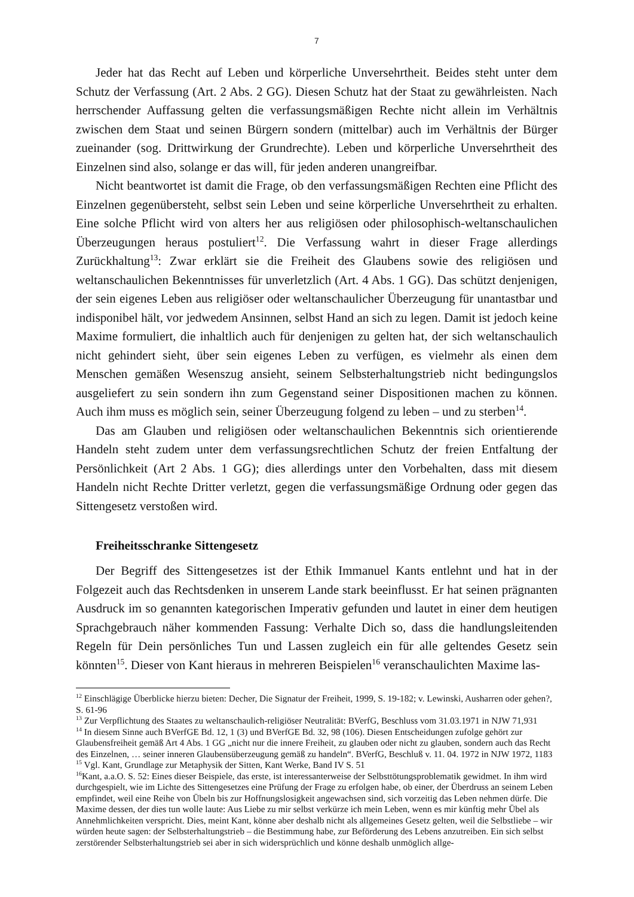7
Jeder hat das Recht auf Leben und körperliche Unversehrtheit. Beides steht unter dem Schutz der Verfassung (Art. 2 Abs. 2 GG). Diesen Schutz hat der Staat zu gewährleisten. Nach herrschender Auffassung gelten die verfassungsmäßigen Rechte nicht allein im Verhältnis zwischen dem Staat und seinen Bürgern sondern (mittelbar) auch im Verhältnis der Bürger zueinander (sog. Drittwirkung der Grundrechte). Leben und körperliche Unversehrtheit des Einzelnen sind also, solange er das will, für jeden anderen unangreifbar.
Nicht beantwortet ist damit die Frage, ob den verfassungsmäßigen Rechten eine Pflicht des Einzelnen gegenübersteht, selbst sein Leben und seine körperliche Unversehrtheit zu erhalten. Eine solche Pflicht wird von alters her aus religiösen oder philosophisch-weltanschaulichen Überzeugungen heraus postuliert<sup>12</sup>. Die Verfassung wahrt in dieser Frage allerdings Zurückhaltung<sup>13</sup>: Zwar erklärt sie die Freiheit des Glaubens sowie des religiösen und weltanschaulichen Bekenntnisses für unverletzlich (Art. 4 Abs. 1 GG). Das schützt denjenigen, der sein eigenes Leben aus religiöser oder weltanschaulicher Überzeugung für unantastbar und indisponibel hält, vor jedwedem Ansinnen, selbst Hand an sich zu legen. Damit ist jedoch keine Maxime formuliert, die inhaltlich auch für denjenigen zu gelten hat, der sich weltanschaulich nicht gehindert sieht, über sein eigenes Leben zu verfügen, es vielmehr als einen dem Menschen gemäßen Wesenszug ansieht, seinem Selbsterhaltungstrieb nicht bedingungslos ausgeliefert zu sein sondern ihn zum Gegenstand seiner Dispositionen machen zu können. Auch ihm muss es möglich sein, seiner Überzeugung folgend zu leben – und zu sterben<sup>14</sup>.
Das am Glauben und religiösen oder weltanschaulichen Bekenntnis sich orientierende Handeln steht zudem unter dem verfassungsrechtlichen Schutz der freien Entfaltung der Persönlichkeit (Art 2 Abs. 1 GG); dies allerdings unter den Vorbehalten, dass mit diesem Handeln nicht Rechte Dritter verletzt, gegen die verfassungsmäßige Ordnung oder gegen das Sittengesetz verstoßen wird.
Freiheitsschranke Sittengesetz
Der Begriff des Sittengesetzes ist der Ethik Immanuel Kants entlehnt und hat in der Folgezeit auch das Rechtsdenken in unserem Lande stark beeinflusst. Er hat seinen prägnanten Ausdruck im so genannten kategorischen Imperativ gefunden und lautet in einer dem heutigen Sprachgebrauch näher kommenden Fassung: Verhalte Dich so, dass die handlungsleitenden Regeln für Dein persönliches Tun und Lassen zugleich ein für alle geltendes Gesetz sein könnten<sup>15</sup>. Dieser von Kant hieraus in mehreren Beispielen<sup>16</sup> veranschaulichten Maxime las-
<sup>12</sup> Einschlägige Überblicke hierzu bieten: Decher, Die Signatur der Freiheit, 1999, S. 19-182; v. Lewinski, Ausharren oder gehen?, S. 61-96
<sup>13</sup> Zur Verpflichtung des Staates zu weltanschaulich-religiöser Neutralität: BVerfG, Beschluss vom 31.03.1971 in NJW 71,931
<sup>14</sup> In diesem Sinne auch BVerfGE Bd. 12, 1 (3) und BVerfGE Bd. 32, 98 (106). Diesen Entscheidungen zufolge gehört zur Glaubensfreiheit gemäß Art 4 Abs. 1 GG „nicht nur die innere Freiheit, zu glauben oder nicht zu glauben, sondern auch das Recht des Einzelnen, … seiner inneren Glaubensüberzeugung gemäß zu handeln“. BVerfG, Beschluß v. 11. 04. 1972 in NJW 1972, 1183
<sup>15</sup> Vgl. Kant, Grundlage zur Metaphysik der Sitten, Kant Werke, Band IV S. 51
<sup>16</sup> Kant, a.a.O. S. 52: Eines dieser Beispiele, das erste, ist interessanterweise der Selbsttötungsproblematik gewidmet. In ihm wird durchgespielt, wie im Lichte des Sittengesetzes eine Prüfung der Frage zu erfolgen habe, ob einer, der Überdruss an seinem Leben empfindet, weil eine Reihe von Übeln bis zur Hoffnungslosigkeit angewachsen sind, sich vorzeitig das Leben nehmen dürfe. Die Maxime dessen, der dies tun wolle laute: Aus Liebe zu mir selbst verkürze ich mein Leben, wenn es mir künftig mehr Übel als Annehmlichkeiten verspricht. Dies, meint Kant, könne aber deshalb nicht als allgemeines Gesetz gelten, weil die Selbstliebe – wir würden heute sagen: der Selbsterhaltungstrieb – die Bestimmung habe, zur Beförderung des Lebens anzutreiben. Ein sich selbst zerstörender Selbsterhaltungstrieb sei aber in sich widersprüchlich und könne deshalb unmöglich allge-